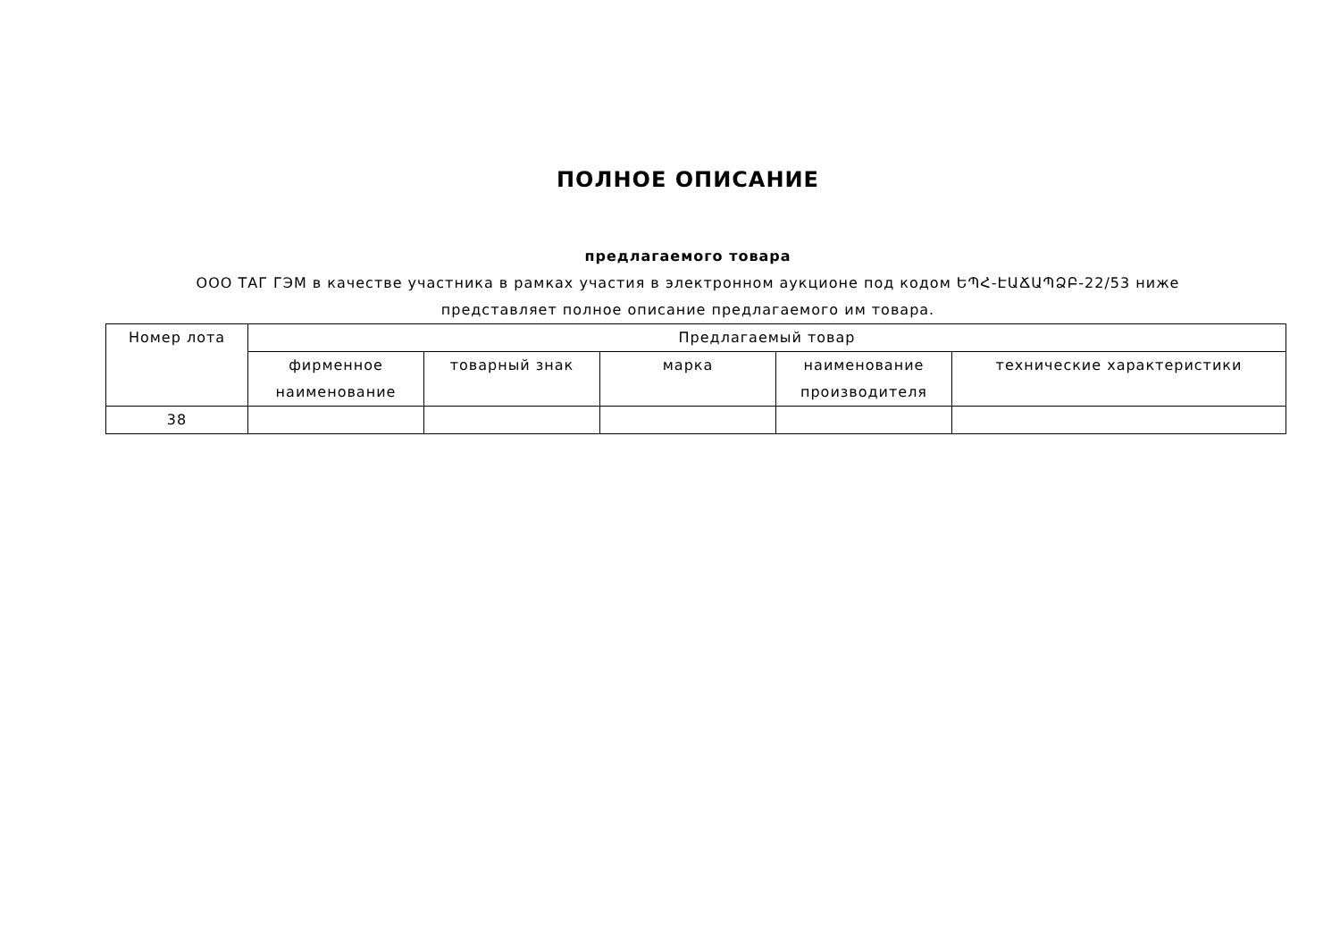ПОЛНОЕ ОПИСАНИЕ
предлагаемого товара
ООО ТАГ ГЭМ в качестве участника в рамках участия в электронном аукционе под кодом ԵՊՀ-ԷԱՃԱՊՁԲ-22/53 ниже
представляет полное описание предлагаемого им товара.
| Номер лота | Предлагаемый товар | | | | |
| --- | --- | --- | --- | --- | --- |
| | фирменное наименование | товарный знак | марка | наименование производителя | технические характеристики |
| 38 | | | | | |